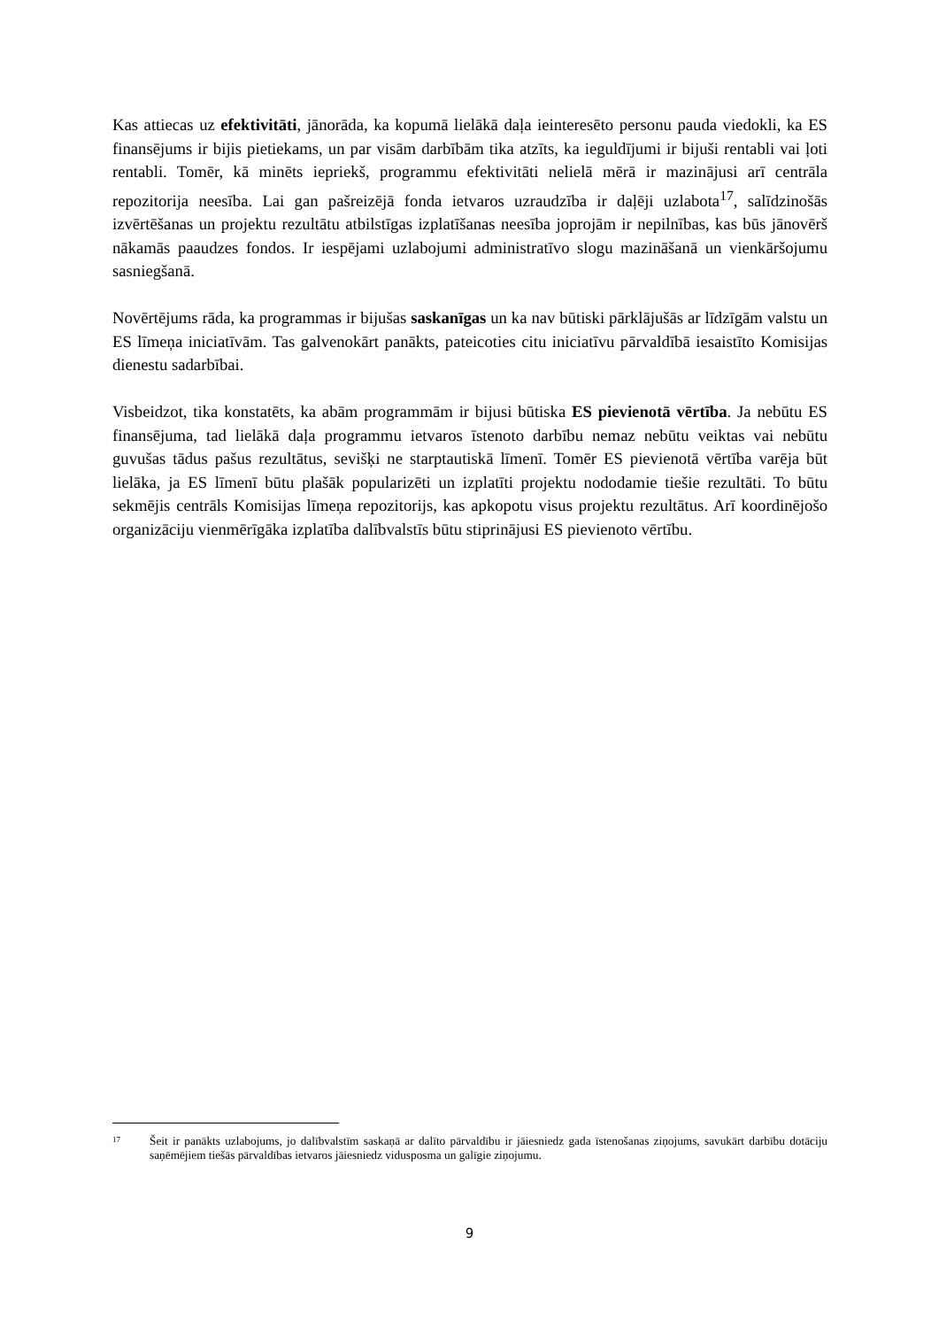Kas attiecas uz efektivitāti, jānorāda, ka kopumā lielākā daļa ieinteresēto personu pauda viedokli, ka ES finansējums ir bijis pietiekams, un par visām darbībām tika atzīts, ka ieguldījumi ir bijuši rentabli vai ļoti rentabli. Tomēr, kā minēts iepriekš, programmu efektivitāti nelielā mērā ir mazinājusi arī centrāla repozitorija neesība. Lai gan pašreizējā fonda ietvaros uzraudzība ir daļēji uzlabota<sup>17</sup>, salīdzinošās izvērtēšanas un projektu rezultātu atbilstīgas izplatīšanas neesība joprojām ir nepilnības, kas būs jānovērš nākamās paaudzes fondos. Ir iespējami uzlabojumi administratīvo slogu mazināšanā un vienkāršojumu sasniegšanā.
Novērtējums rāda, ka programmas ir bijušas saskanīgas un ka nav būtiski pārklājušās ar līdzīgām valstu un ES līmeņa iniciatīvām. Tas galvenokārt panākts, pateicoties citu iniciatīvu pārvaldībā iesaistīto Komisijas dienestu sadarbībai.
Visbeidzot, tika konstatēts, ka abām programmām ir bijusi būtiska ES pievienotā vērtība. Ja nebūtu ES finansējuma, tad lielākā daļa programmu ietvaros īstenoto darbību nemaz nebūtu veiktas vai nebūtu guvušas tādus pašus rezultātus, sevišķi ne starptautiskā līmenī. Tomēr ES pievienotā vērtība varēja būt lielāka, ja ES līmenī būtu plašāk popularizēti un izplatīti projektu nododamie tiešie rezultāti. To būtu sekmējis centrāls Komisijas līmeņa repozitorijs, kas apkopotu visus projektu rezultātus. Arī koordinējošo organizāciju vienmērīgāka izplatība dalībvalstīs būtu stiprinājusi ES pievienoto vērtību.
17 Šeit ir panākts uzlabojums, jo dalībvalstīm saskaņā ar dalīto pārvaldību ir jāiesniedz gada īstenošanas ziņojums, savukārt darbību dotāciju saņēmējiem tiešās pārvaldības ietvaros jāiesniedz vidusposma un galīgie ziņojumu.
9